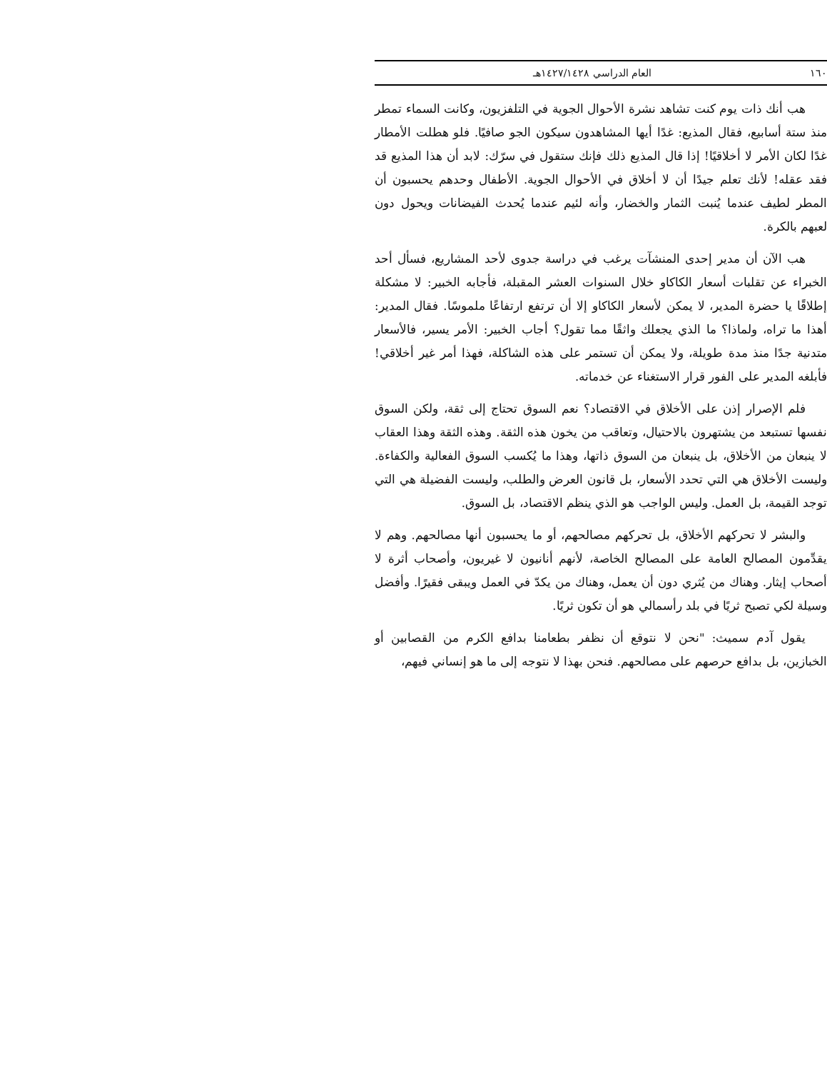١٦٠ العام الدراسي ١٤٢٧/١٤٢٨هـ
هب أنك ذات يوم كنت تشاهد نشرة الأحوال الجوية في التلفزيون، وكانت السماء تمطر منذ ستة أسابيع، فقال المذيع: غدًا أيها المشاهدون سيكون الجو صافيًا. فلو هطلت الأمطار غدًا لكان الأمر لا أخلاقيًا! إذا قال المذيع ذلك فإنك ستقول في سرّك: لابد أن هذا المذيع قد فقد عقله! لأنك تعلم جيدًا أن لا أخلاق في الأحوال الجوية. الأطفال وحدهم يحسبون أن المطر لطيف عندما يُنبت الثمار والخضار، وأنه لئيم عندما يُحدث الفيضانات ويحول دون لعبهم بالكرة.
هب الآن أن مدير إحدى المنشآت يرغب في دراسة جدوى لأحد المشاريع، فسأل أحد الخبراء عن تقلبات أسعار الكاكاو خلال السنوات العشر المقبلة، فأجابه الخبير: لا مشكلة إطلاقًا يا حضرة المدير، لا يمكن لأسعار الكاكاو إلا أن ترتفع ارتفاعًا ملموسًا. فقال المدير: أهذا ما تراه، ولماذا؟ ما الذي يجعلك واثقًا مما تقول؟ أجاب الخبير: الأمر يسير، فالأسعار متدنية جدًا منذ مدة طويلة، ولا يمكن أن تستمر على هذه الشاكلة، فهذا أمر غير أخلاقي! فأبلغه المدير على الفور قرار الاستغناء عن خدماته.
فلم الإصرار إذن على الأخلاق في الاقتصاد؟ نعم السوق تحتاج إلى ثقة، ولكن السوق نفسها تستبعد من يشتهرون بالاحتيال، وتعاقب من يخون هذه الثقة. وهذه الثقة وهذا العقاب لا ينبعان من الأخلاق، بل ينبعان من السوق ذاتها، وهذا ما يُكسب السوق الفعالية والكفاءة. وليست الأخلاق هي التي تحدد الأسعار، بل قانون العرض والطلب، وليست الفضيلة هي التي توجد القيمة، بل العمل. وليس الواجب هو الذي ينظم الاقتصاد، بل السوق.
والبشر لا تحركهم الأخلاق، بل تحركهم مصالحهم، أو ما يحسبون أنها مصالحهم. وهم لا يقدِّمون المصالح العامة على المصالح الخاصة، لأنهم أنانيون لا غيريون، وأصحاب أثرة لا أصحاب إيثار. وهناك من يُثري دون أن يعمل، وهناك من يكدّ في العمل ويبقى فقيرًا. وأفضل وسيلة لكي تصبح ثريًا في بلد رأسمالي هو أن تكون ثريًا.
يقول آدم سميث: "نحن لا نتوقع أن نظفر بطعامنا بدافع الكرم من القصابين أو الخبازين، بل بدافع حرصهم على مصالحهم. فنحن بهذا لا نتوجه إلى ما هو إنساني فيهم،